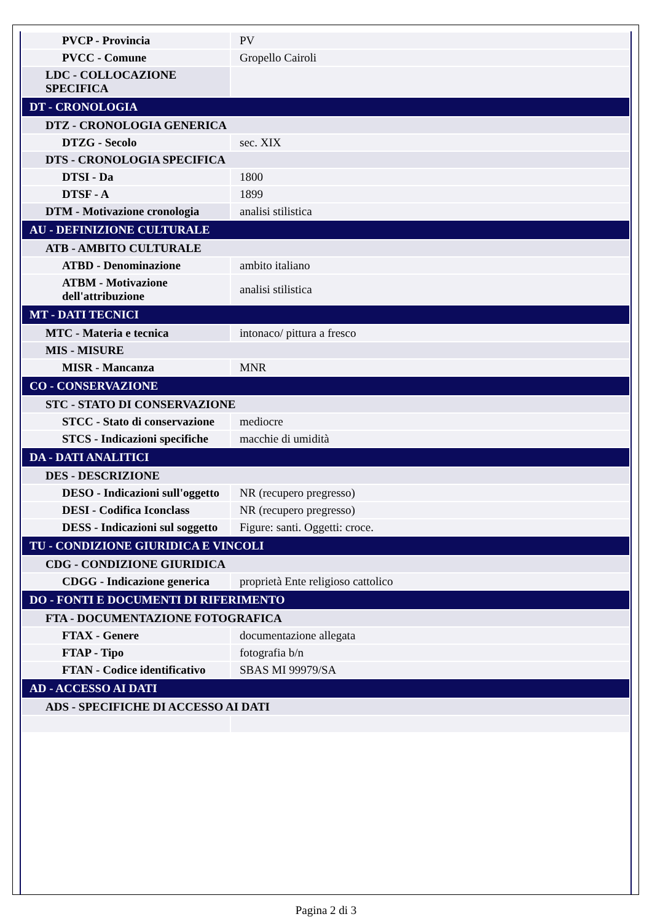| PVCP - Provincia | PV |
| PVCC - Comune | Gropello Cairoli |
| LDC - COLLOCAZIONE SPECIFICA | |
| DT - CRONOLOGIA | |
| DTZ - CRONOLOGIA GENERICA | |
| DTZG - Secolo | sec. XIX |
| DTS - CRONOLOGIA SPECIFICA | |
| DTSI - Da | 1800 |
| DTSF - A | 1899 |
| DTM - Motivazione cronologia | analisi stilistica |
| AU - DEFINIZIONE CULTURALE | |
| ATB - AMBITO CULTURALE | |
| ATBD - Denominazione | ambito italiano |
| ATBM - Motivazione dell'attribuzione | analisi stilistica |
| MT - DATI TECNICI | |
| MTC - Materia e tecnica | intonaco/ pittura a fresco |
| MIS - MISURE | |
| MISR - Mancanza | MNR |
| CO - CONSERVAZIONE | |
| STC - STATO DI CONSERVAZIONE | |
| STCC - Stato di conservazione | mediocre |
| STCS - Indicazioni specifiche | macchie di umidità |
| DA - DATI ANALITICI | |
| DES - DESCRIZIONE | |
| DESO - Indicazioni sull'oggetto | NR (recupero pregresso) |
| DESI - Codifica Iconclass | NR (recupero pregresso) |
| DESS - Indicazioni sul soggetto | Figure: santi. Oggetti: croce. |
| TU - CONDIZIONE GIURIDICA E VINCOLI | |
| CDG - CONDIZIONE GIURIDICA | |
| CDGG - Indicazione generica | proprietà Ente religioso cattolico |
| DO - FONTI E DOCUMENTI DI RIFERIMENTO | |
| FTA - DOCUMENTAZIONE FOTOGRAFICA | |
| FTAX - Genere | documentazione allegata |
| FTAP - Tipo | fotografia b/n |
| FTAN - Codice identificativo | SBAS MI 99979/SA |
| AD - ACCESSO AI DATI | |
| ADS - SPECIFICHE DI ACCESSO AI DATI | |
Pagina 2 di 3